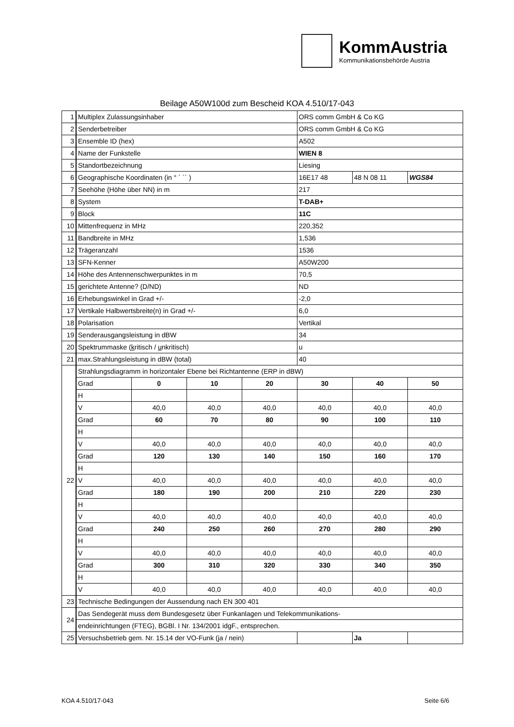KommAustria
Kommunikationsbehörde Austria
Beilage A50W100d zum Bescheid KOA 4.510/17-043
| 1 | Multiplex Zulassungsinhaber | | | | ORS comm GmbH & Co KG | | |
| 2 | Senderbetreiber | | | | ORS comm GmbH & Co KG | | |
| 3 | Ensemble ID (hex) | | | | A502 | | |
| 4 | Name der Funkstelle | | | | WIEN 8 | | |
| 5 | Standortbezeichnung | | | | Liesing | | |
| 6 | Geographische Koordinaten (in ° ´ ´´ ) | | | | 16E17 48 | 48 N 08 11 | WGS84 |
| 7 | Seehöhe (Höhe über NN) in m | | | | 217 | | |
| 8 | System | | | | T-DAB+ | | |
| 9 | Block | | | | 11C | | |
| 10 | Mittenfrequenz in MHz | | | | 220,352 | | |
| 11 | Bandbreite in MHz | | | | 1,536 | | |
| 12 | Trägeranzahl | | | | 1536 | | |
| 13 | SFN-Kenner | | | | A50W200 | | |
| 14 | Höhe des Antennenschwerpunktes in m | | | | 70,5 | | |
| 15 | gerichtete Antenne? (D/ND) | | | | ND | | |
| 16 | Erhebungswinkel in Grad +/- | | | | -2,0 | | |
| 17 | Vertikale Halbwertsbreite(n) in Grad +/- | | | | 6,0 | | |
| 18 | Polarisation | | | | Vertikal | | |
| 19 | Senderausgangsleistung in dBW | | | | 34 | | |
| 20 | Spektrummaske ( k ritisch / u nkritisch) | | | | u | | |
| 21 | max.Strahlungsleistung in dBW (total) | | | | 40 | | |
| 22 | Strahlungsdiagramm in horizontaler Ebene bei Richtantenne (ERP in dBW) | | | | | | |
| | Grad | 0 | 10 | 20 | 30 | 40 | 50 |
| | H | | | | | | |
| | V | 40,0 | 40,0 | 40,0 | 40,0 | 40,0 | 40,0 |
| | Grad | 60 | 70 | 80 | 90 | 100 | 110 |
| | H | | | | | | |
| | V | 40,0 | 40,0 | 40,0 | 40,0 | 40,0 | 40,0 |
| | Grad | 120 | 130 | 140 | 150 | 160 | 170 |
| | H | | | | | | |
| | V | 40,0 | 40,0 | 40,0 | 40,0 | 40,0 | 40,0 |
| | Grad | 180 | 190 | 200 | 210 | 220 | 230 |
| | H | | | | | | |
| | V | 40,0 | 40,0 | 40,0 | 40,0 | 40,0 | 40,0 |
| | Grad | 240 | 250 | 260 | 270 | 280 | 290 |
| | H | | | | | | |
| | V | 40,0 | 40,0 | 40,0 | 40,0 | 40,0 | 40,0 |
| | Grad | 300 | 310 | 320 | 330 | 340 | 350 |
| | H | | | | | | |
| | V | 40,0 | 40,0 | 40,0 | 40,0 | 40,0 | 40,0 |
| 23 | Technische Bedingungen der Aussendung nach EN 300 401 | | | | | | |
| 24 | Das Sendegerät muss dem Bundesgesetz über Funkanlagen und Telekommunikations- | | | | | | |
| | endeinrichtungen (FTEG), BGBl. I Nr. 134/2001 idgF., entsprechen. | | | | | | |
| 25 | Versuchsbetrieb gem. Nr. 15.14 der VO-Funk (ja / nein) | | | | | Ja | |
KOA 4.510/17-043 Seite 6/6